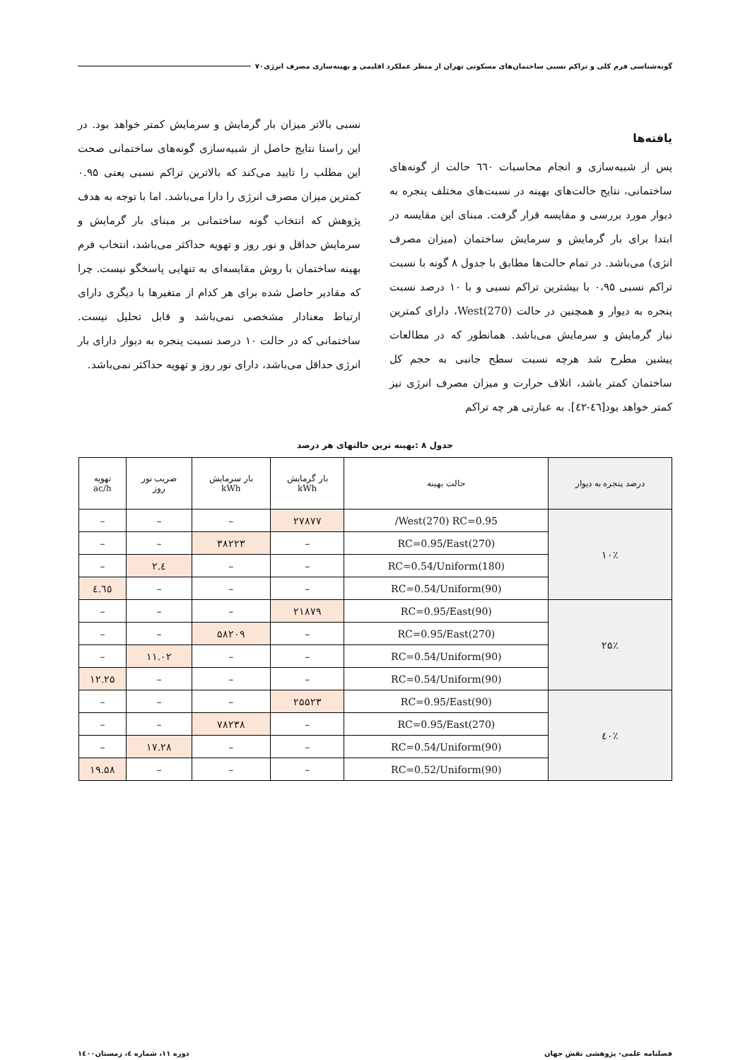گونه‌شناسی فرم کلی و تراکم نسبی ساختمان‌های مسکونی تهران از منظر عملکرد اقلیمی و بهینه‌سازی مصرف انرژی۷۰
یافته‌ها
پس از شبیه‌سازی و انجام محاسبات ٦٦٠ حالت از گونه‌های ساختمانی، نتایج حالت‌های بهینه در نسبت‌های مختلف پنجره به دیوار مورد بررسی و مقایسه قرار گرفت. مبنای این مقایسه در ابتدا برای بار گرمایش و سرمایش ساختمان (میزان مصرف انژی) می‌باشد. در تمام حالت‌ها مطابق با جدول ۸ گونه با نسبت تراکم نسبی ۰،۹۵ با بیشترین تراکم نسبی و با ۱۰ درصد نسبت پنجره به دیوار و همچنین در حالت West(270)، دارای کمترین نیاز گرمایش و سرمایش می‌باشد. همانطور که در مطالعات پیشین مطرح شد هرچه نسبت سطح جانبی به حجم کل ساختمان کمتر باشد، اتلاف حرارت و میزان مصرف انرژی نیز کمتر خواهد بود[٤٦-٤٢]. به عبارتی هر چه تراکم
نسبی بالاتر میزان بار گرمایش و سرمایش کمتر خواهد بود. در این راستا نتایج حاصل از شبیه‌سازی گونه‌های ساختمانی صحت این مطلب را تایید می‌کند که بالاترین تراکم نسبی یعنی ۰.۹۵ کمترین میزان مصرف انرژی را دارا می‌باشد. اما با توجه به هدف پژوهش که انتخاب گونه ساختمانی بر مبنای بار گرمایش و سرمایش حداقل و نور روز و تهویه حداکثر می‌باشد، انتخاب فرم بهینه ساختمان با روش مقایسه‌ای به تنهایی پاسخگو نیست. چرا که مقادیر حاصل شده برای هر کدام از متغیرها با دیگری دارای ارتباط معنادار مشخصی نمی‌باشد و قابل تحلیل نیست. ساختمانی که در حالت ۱۰ درصد نسبت پنجره به دیوار دارای بار انرژی حداقل می‌باشد، دارای نور روز و تهویه حداکثر نمی‌باشد.
جدول ۸ :بهینه ترین حالتهای هر درصد
| درصد پنجره به دیوار | حالت بهینه | بار گرمایش kWh | بار سرمایش kWh | ضریب نور روز | تهویه ac/h |
| --- | --- | --- | --- | --- | --- |
| ۱۰٪ | West(270) RC=0.95/ | ۲۷۸۷۷ | – | – | – |
| | RC=0.95/East(270) | – | ۳۸۲۲۳ | – | – |
| | RC=0.54/Uniform(180) | – | – | ٤.۲ | – |
| | RC=0.54/Uniform(90) | – | – | – | ٤.٦٥ |
| ۲۵٪ | RC=0.95/East(90) | ۲۱۸۷۹ | – | – | – |
| | RC=0.95/East(270) | – | ۵۸۲۰۹ | – | – |
| | RC=0.54/Uniform(90) | – | – | ۱۱.۰۲ | – |
| | RC=0.54/Uniform(90) | – | – | – | ۱۲.۲۵ |
| ٤۰٪ | RC=0.95/East(90) | ۲۵۵۲۳ | – | – | – |
| | RC=0.95/East(270) | – | ۷۸۲۳۸ | – | – |
| | RC=0.54/Uniform(90) | – | – | ۱۷.۲۸ | – |
| | RC=0.52/Uniform(90) | – | – | – | ۱۹.۵۸ |
فصلنامه علمی- پژوهشی نقش جهان دوره ۱۱، شماره ٤، زمستان۱٤۰۰